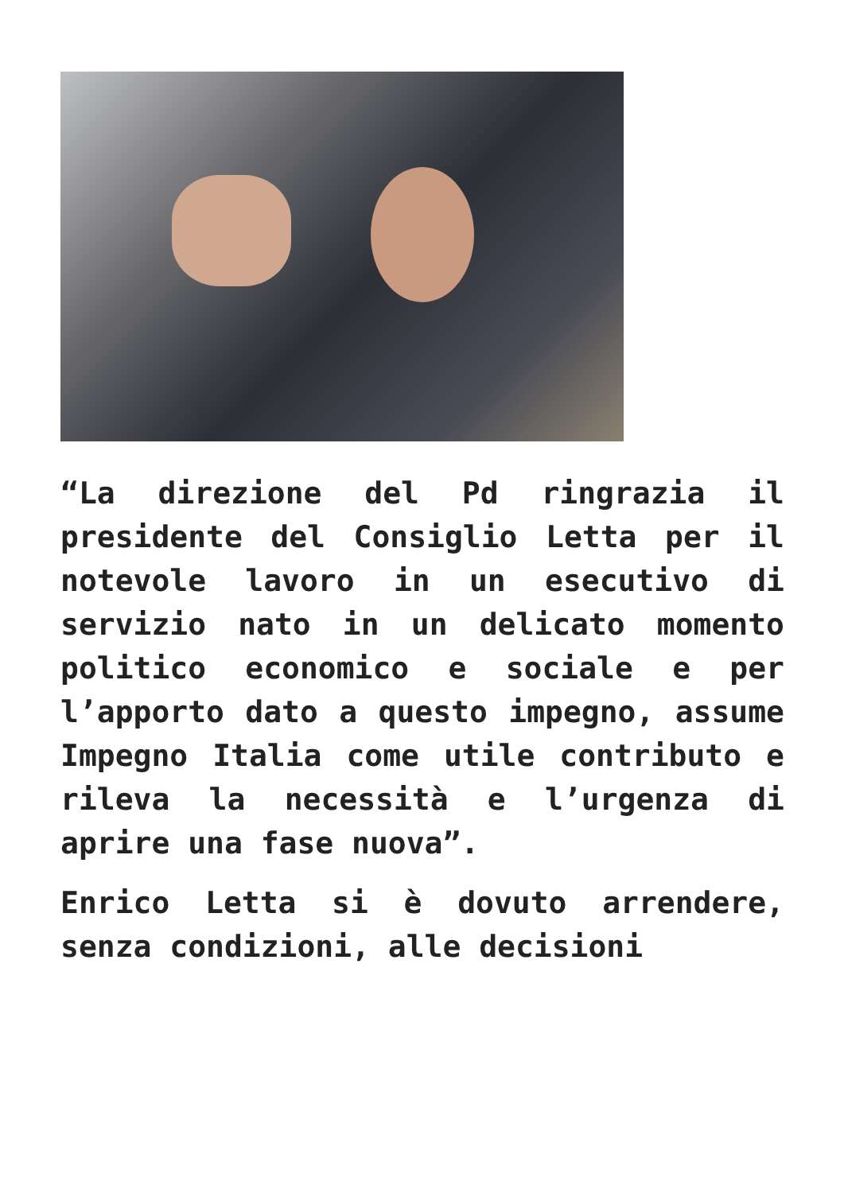“La direzione del Pd ringrazia il presidente del Consiglio Letta per il notevole lavoro in un esecutivo di servizio nato in un delicato momento politico economico e sociale e per l’apporto dato a questo impegno, assume Impegno Italia come utile contributo e rileva la necessità e l’urgenza di aprire una fase nuova”.
Enrico Letta si è dovuto arrendere, senza condizioni, alle decisioni